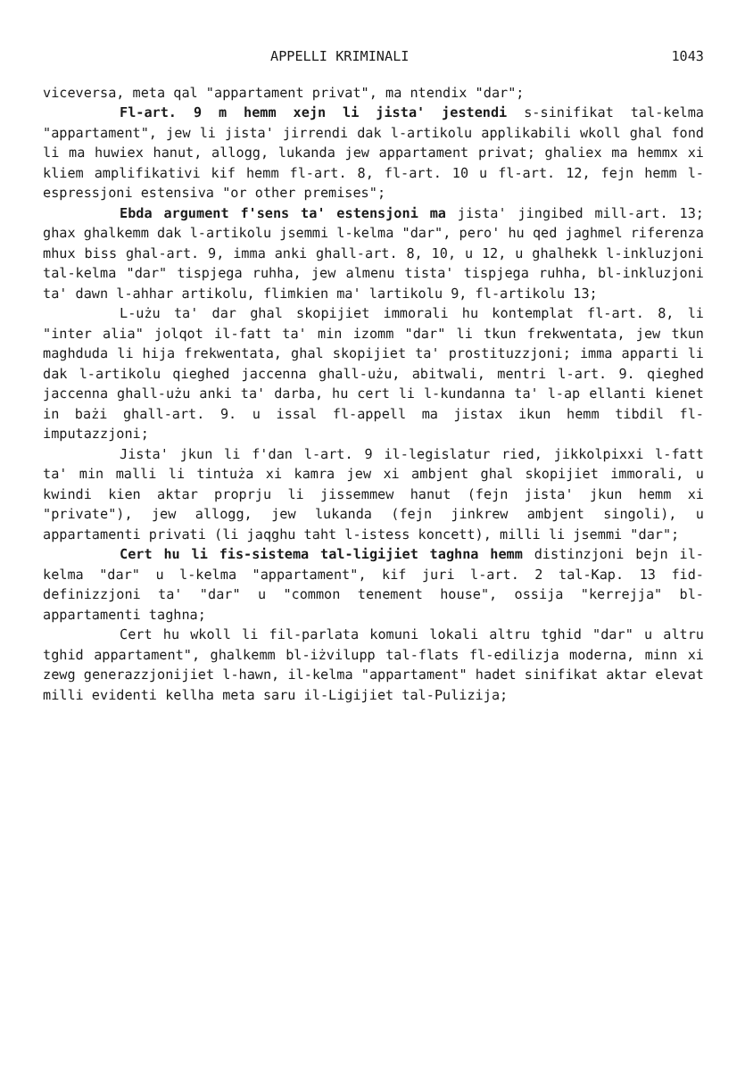APPELLI KRIMINALI 1043
viceversa, meta qal "appartament privat", ma ntendix "dar";
Fl-art. 9 m hemm xejn li jista' jestendi s-sinifikat tal-kelma "appartament", jew li jista' jirrendi dak l-artikolu applikabili wkoll ghal fond li ma huwiex hanut, allogg, lukanda jew appartament privat; ghaliex ma hemmx xi kliem amplifikativi kif hemm fl-art. 8, fl-art. 10 u fl-art. 12, fejn hemm l-espressjoni estensiva "or other premises";
Ebda argument f'sens ta' estensjoni ma jista' jingibed mill-art. 13; ghax ghalkemm dak l-artikolu jsemmi l-kelma "dar", pero' hu qed jaghmel riferenza mhux biss ghal-art. 9, imma anki ghall-art. 8, 10, u 12, u ghalhekk l-inkluzjoni tal-kelma "dar" tispjega ruhha, jew almenu tista' tispjega ruhha, bl-inkluzjoni ta' dawn l-ahhar artikolu, flimkien ma' lartikolu 9, fl-artikolu 13;
L-użu ta' dar ghal skopijiet immorali hu kontemplat fl-art. 8, li "inter alia" jolqot il-fatt ta' min izomm "dar" li tkun frekwentata, jew tkun maghduda li hija frekwentata, ghal skopijiet ta' prostituzzjoni; imma apparti li dak l-artikolu qieghed jaccenna ghall-użu, abitwali, mentri l-art. 9. qieghed jaccenna ghall-użu anki ta' darba, hu cert li l-kundanna ta' l-ap ellanti kienet in bażi ghall-art. 9. u issal fl-appell ma jistax ikun hemm tibdil fl-imputazzjoni;
Jista' jkun li f'dan l-art. 9 il-legislatur ried, jikkolpixxi l-fatt ta' min malli li tintuża xi kamra jew xi ambjent ghal skopijiet immorali, u kwindi kien aktar proprju li jissemmew hanut (fejn jista' jkun hemm xi "private"), jew allogg, jew lukanda (fejn jinkrew ambjent singoli), u appartamenti privati (li jaqghu taht l-istess koncett), milli li jsemmi "dar";
Cert hu li fis-sistema tal-ligijiet taghna hemm distinzjoni bejn il-kelma "dar" u l-kelma "appartament", kif juri l-art. 2 tal-Kap. 13 fid-definizzjoni ta' "dar" u "common tenement house", ossija "kerrejja" bl-appartamenti taghna;
Cert hu wkoll li fil-parlata komuni lokali altru tghid "dar" u altru tghid appartament", ghalkemm bl-iżvilupp tal-flats fl-edilizja moderna, minn xi zewg generazzjonijiet l-hawn, il-kelma "appartament" hadet sinifikat aktar elevat milli evidenti kellha meta saru il-Ligijiet tal-Pulizija;